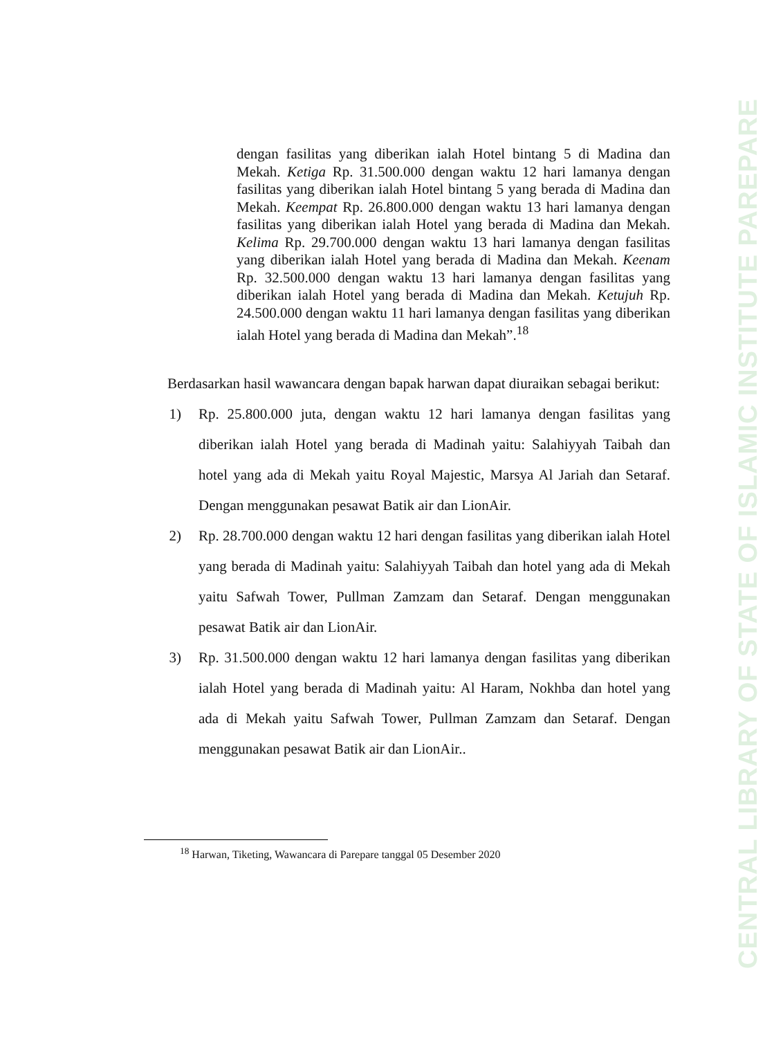CENTRAL LIBRARY OF STATE OF ISLAMIC INSTITUTE PAREPARE
dengan fasilitas yang diberikan ialah Hotel bintang 5 di Madina dan Mekah. Ketiga Rp. 31.500.000 dengan waktu 12 hari lamanya dengan fasilitas yang diberikan ialah Hotel bintang 5 yang berada di Madina dan Mekah. Keempat Rp. 26.800.000 dengan waktu 13 hari lamanya dengan fasilitas yang diberikan ialah Hotel yang berada di Madina dan Mekah. Kelima Rp. 29.700.000 dengan waktu 13 hari lamanya dengan fasilitas yang diberikan ialah Hotel yang berada di Madina dan Mekah. Keenam Rp. 32.500.000 dengan waktu 13 hari lamanya dengan fasilitas yang diberikan ialah Hotel yang berada di Madina dan Mekah. Ketujuh Rp. 24.500.000 dengan waktu 11 hari lamanya dengan fasilitas yang diberikan ialah Hotel yang berada di Madina dan Mekah”.<sup>18</sup>
Berdasarkan hasil wawancara dengan bapak harwan dapat diuraikan sebagai berikut:
1) Rp. 25.800.000 juta, dengan waktu 12 hari lamanya dengan fasilitas yang diberikan ialah Hotel yang berada di Madinah yaitu: Salahiyyah Taibah dan hotel yang ada di Mekah yaitu Royal Majestic, Marsya Al Jariah dan Setaraf. Dengan menggunakan pesawat Batik air dan LionAir.
2) Rp. 28.700.000 dengan waktu 12 hari dengan fasilitas yang diberikan ialah Hotel yang berada di Madinah yaitu: Salahiyyah Taibah dan hotel yang ada di Mekah yaitu Safwah Tower, Pullman Zamzam dan Setaraf. Dengan menggunakan pesawat Batik air dan LionAir.
3) Rp. 31.500.000 dengan waktu 12 hari lamanya dengan fasilitas yang diberikan ialah Hotel yang berada di Madinah yaitu: Al Haram, Nokhba dan hotel yang ada di Mekah yaitu Safwah Tower, Pullman Zamzam dan Setaraf. Dengan menggunakan pesawat Batik air dan LionAir..
<sup>18</sup> Harwan, Tiketing, Wawancara di Parepare tanggal 05 Desember 2020